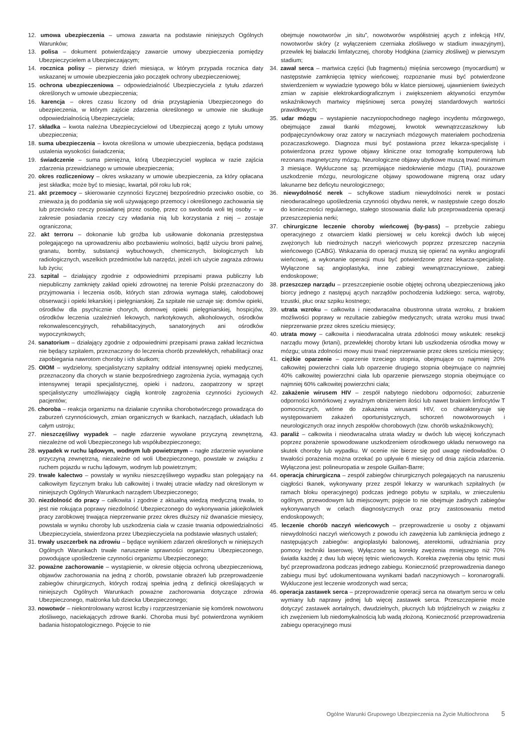12. umowa ubezpieczenia – umowa zawarta na podstawie niniejszych Ogólnych Warunków;
13. polisa – dokument potwierdzający zawarcie umowy ubezpieczenia pomiędzy Ubezpieczycielem a Ubezpieczającym;
14. rocznica polisy – pierwszy dzień miesiąca, w którym przypada rocznica daty wskazanej w umowie ubezpieczenia jako początek ochrony ubezpieczeniowej;
15. ochrona ubezpieczeniowa – odpowiedzialność Ubezpieczyciela z tytułu zdarzeń określonych w umowie ubezpieczenia;
16. karencja – okres czasu liczony od dnia przystąpienia Ubezpieczonego do ubezpieczenia, w którym zajście zdarzenia określonego w umowie nie skutkuje odpowiedzialnością Ubezpieczyciela;
17. składka – kwota należna Ubezpieczycielowi od Ubezpieczaj ącego z tytułu umowy ubezpieczenia;
18. suma ubezpieczenia – kwota określona w umowie ubezpieczenia, będąca podstawą ustalenia wysokości świadczenia;
19. świadczenie – suma pieniężna, którą Ubezpieczyciel wypłaca w razie zajścia zdarzenia przewidzianego w umowie ubezpieczenia;
20. okres rozliczeniowy – okres wskazany w umowie ubezpieczenia, za który opłacana jest składka; może być to miesiąc, kwartał, pół roku lub rok;
21. akt przemocy – skierowanie czynności fizycznej bezpośrednio przeciwko osobie, co znieważa ją do poddania się woli używającego przemocy i określonego zachowania się lub przeciwko rzeczy posiadanej przez osobę, przez co swoboda woli tej osoby – w zakresie posiadania rzeczy czy władania nią lub korzystania z niej – zostaje ograniczona;
22. akt terroru – dokonanie lub groźba lub usiłowanie dokonania przestępstwa polegającego na uprowadzeniu albo pozbawieniu wolności, bądź użyciu broni palnej, granatu, bomby, substancji wybuchowych, chemicznych, biologicznych lub radiologicznych, wszelkich przedmiotów lub narzędzi, jeżeli ich użycie zagraża zdrowiu lub życiu;
23. szpital – działający zgodnie z odpowiednimi przepisami prawa publiczny lub niepubliczny zamknięty zakład opieki zdrowotnej na terenie Polski przeznaczony do przyjmowania i leczenia osób, których stan zdrowia wymaga stałej, całodobowej obserwacji i opieki lekarskiej i pielęgniarskiej. Za szpitale nie uznaje się: domów opieki, ośrodków dla psychicznie chorych, domowej opieki pielęgniarskiej, hospicjów, ośrodków leczenia uzależnień lekowych, narkotykowych, alkoholowych, ośrodków rekonwalescencyjnych, rehabilitacyjnych, sanatoryjnych ani ośrodków wypoczynkowych;
24. sanatorium – działający zgodnie z odpowiednimi przepisami prawa zakład lecznictwa nie będący szpitalem, przeznaczony do leczenia chorób przewlekłych, rehabilitacji oraz zapobiegania nawrotom choroby i ich skutkom;
25. OIOM – wydzielony, specjalistyczny szpitalny oddział intensywnej opieki medycznej, przeznaczony dla chorych w stanie bezpośredniego zagrożenia życia, wymagają cych intensywnej terapii specjalistycznej, opieki i nadzoru, zaopatrzony w sprzęt specjalistyczny umożliwiający ciągłą kontrolę zagrożenia czynności życiowych pacjentów;
26. choroba – reakcja organizmu na działanie czynnika chorobotwórczego prowadząca do zaburzeń czynnościowych, zmian organicznych w tkankach, narządach, układach lub całym ustroju;
27. nieszczęśliwy wypadek – nagłe zdarzenie wywołane przyczyną zewnętrzną, niezależne od woli Ubezpieczonego lub współubezpieczonego;
28. wypadek w ruchu lądowym, wodnym lub powietrznym – nagłe zdarzenie wywołane przyczyną zewnętrzną, niezależne od woli Ubezpieczonego, powstałe w związku z ruchem pojazdu w ruchu lądowym, wodnym lub powietrznym;
29. trwałe kalectwo – powstały w wyniku nieszczęśliwego wypadku stan polegający na całkowitym fizycznym braku lub całkowitej i trwałej utracie władzy nad określonym w niniejszych Ogólnych Warunkach narządem Ubezpieczonego;
30. niezdolność do pracy – całkowita i zgodnie z aktualną wiedzą medyczną trwała, to jest nie rokująca poprawy niezdolność Ubezpieczonego do wykonywania jakiejkolwiek pracy zarobkowej trwająca nieprzerwanie przez okres dłuższy niż dwanaście miesięcy, powstała w wyniku choroby lub uszkodzenia ciała w czasie trwania odpowiedzialności Ubezpieczyciela, stwierdzona przez Ubezpieczyciela na podstawie własnych ustaleń;
31. trwały uszczerbek na zdrowiu – będące wynikiem zdarzeń określonych w niniejszych Ogólnych Warunkach trwałe naruszenie sprawności organizmu Ubezpieczonego, powodujące upośledzenie czynności organizmu Ubezpieczonego;
32. poważne zachorowanie – wystąpienie, w okresie objęcia ochroną ubezpieczeniową, objawów zachorowania na jedną z chorób, powstanie obrażeń lub przeprowadzenie zabiegów chirurgicznych, których rodzaj spełnia jedną z definicji określających w niniejszych Ogólnych Warunkach poważne zachorowania dotyczące zdrowia Ubezpieczonego, małżonka lub dziecka Ubezpieczonego;
33. nowotwór – niekontrolowany wzrost liczby i rozprzestrzenianie się komórek nowotworu złośliwego, naciekających zdrowe tkanki. Choroba musi być potwierdzona wynikiem badania histopatologicznego. Pojęcie to nie
obejmuje nowotworów „in situ”, nowotworów współistniej ących z infekcją HIV, nowotworów skóry (z wyłączeniem czerniaka złośliwego w stadium inwazyjnym), przewlek łej białaczki limfatycznej, choroby Hodgkina (ziarnicy złośliwej) w pierwszym stadium;
34. zawał serca – martwica części (lub fragmentu) mięśnia sercowego (myocardium) w następstwie zamknięcia tętnicy wieńcowej; rozpoznanie musi być potwierdzone stwierdzeniem w wywiadzie typowego bólu w klatce piersiowej, ujawnieniem świeżych zmian w zapisie elektrokardiograficznym i zwiększeniem aktywności enzymów wskaźnikowych martwicy mięśniowej serca powyżej standardowych wartości prawidłowych;
35. udar mózgu – wystąpienie naczyniopochodnego nagłego incydentu mózgowego, obejmujące zawał tkanki mózgowej, krwotok wewnątrzczaszkowy lub podpajęczynówkowy oraz zatory w naczyniach mózgowych materiałem pochodzenia pozaczaszkowego. Diagnoza musi być postawiona przez lekarza-specjalistę i potwierdzona przez typowe objawy kliniczne oraz tomografię komputerową lub rezonans magnetyczny mózgu. Neurologiczne objawy ubytkowe muszą trwać minimum 3 miesiące. Wykluczone są: przemijające niedokrwienie mózgu (TIA), pourazowe uszkodzenie mózgu, neurologiczne objawy spowodowane migreną oraz udary lakunarne bez deficytu neurologicznego;
36. niewydolność nerek – schyłkowe stadium niewydolności nerek w postaci nieodwracalnego upośledzenia czynności obydwu nerek, w następstwie czego doszło do konieczności regularnego, stałego stosowania dializ lub przeprowadzenia operacji przeszczepienia nerki;
37. chirurgiczne leczenie choroby wieńcowej (by-pass) – przebycie zabiegu operacyjnego z otwarciem klatki piersiowej w celu korekcji dwóch lub więcej zwężonych lub niedrożnych naczyń wieńcowych poprzez przeszczep naczynia wieńcowego (CABG). Wskazania do operacji muszą się opierać na wyniku angiografii wieńcowej, a wykonanie operacji musi być potwierdzone przez lekarza-specjalistę. Wyłączone są: angioplastyka, inne zabiegi wewnątrznaczyniowe, zabiegi endoskopowe;
38. przeszczep narządu – przeszczepienie osobie objętej ochroną ubezpieczeniową jako biorcy jednego z następuj ących narządów pochodzenia ludzkiego: serca, wątroby, trzustki, płuc oraz szpiku kostnego;
39. utrata wzroku – całkowita i nieodwracalna obustronna utrata wzroku, z brakiem możliwości poprawy w rezultacie zabiegów medycznych; utrata wzroku musi trwać nieprzerwanie przez okres sześciu miesięcy;
40. utrata mowy – całkowita i nieodwracalna utrata zdolności mowy wskutek: resekcji narządu mowy (krtani), przewlekłej choroby krtani lub uszkodzenia ośrodka mowy w mózgu; utrata zdolności mowy musi trwać nieprzerwanie przez okres sześciu miesięcy;
41. ciężkie oparzenie – oparzenie trzeciego stopnia, obejmujące co najmniej 20% całkowitej powierzchni ciała lub oparzenie drugiego stopnia obejmujące co najmniej 40% całkowitej powierzchni ciała lub oparzenie pierwszego stopnia obejmujące co najmniej 60% całkowitej powierzchni ciała;
42. zakażenie wirusem HIV – zespół nabytego niedoboru odporności; zaburzenie odporności komórkowej z wyraźnym obniżeniem ilości lub nawet brakiem limfocytów T pomocniczych, wtórne do zakażenia wirusami HIV, co charakteryzuje się występowaniem zakażeń oportunistycznych, schorzeń nowotworowych i neurologicznych oraz innych zespołów chorobowych (tzw. chorób wskaźnikowych);
43. paraliż – całkowita i nieodwracalna utrata władzy w dwóch lub więcej kończynach poprzez porażenie spowodowane uszkodzeniem ośrodkowego układu nerwowego na skutek choroby lub wypadku. W ocenie nie bierze się pod uwagę niedowładów. O trwałości porażenia można orzekać po upływie 6 miesięcy od dnia zajścia zdarzenia. Wyłączona jest: polineuropatia w zespole Guillan-Barre;
44. operacja chirurgiczna – zespół zabiegów chirurgicznych polegających na naruszeniu ciągłości tkanek, wykonywany przez zespół lekarzy w warunkach szpitalnych (w ramach bloku operacyjnego) podczas jednego pobytu w szpitalu, w znieczuleniu ogólnym, przewodowym lub miejscowym; pojęcie to nie obejmuje żadnych zabiegów wykonywanych w celach diagnostycznych oraz przy zastosowaniu metod endoskopowych;
45. leczenie chorób naczyń wieńcowych – przeprowadzenie u osoby z objawami niewydolności naczyń wieńcowych z powodu ich zawężenia lub zamknięcia jednego z następujących zabiegów: angioplastyki balonowej, aterektomii, udrażniania przy pomocy techniki laserowej. Wyłączone są korekty zwężenia mniejszego niż 70% światła każdej z dwu lub więcej tętnic wieńcowych. Korekta zwężenia obu tętnic musi być przeprowadzona podczas jednego zabiegu. Konieczność przeprowadzenia danego zabiegu musi być udokumentowana wynikami badań naczyniowych – koronarografii. Wykluczone jest leczenie wrodzonych wad serca;
46. operacja zastawek serca – przeprowadzenie operacji serca na otwartym sercu w celu wymiany lub naprawy jednej lub więcej zastawek serca. Przeszczepienie może dotyczyć zastawek aortalnych, dwudzielnych, płucnych lub trójdzielnych w związku z ich zwężeniem lub niedomykalnością lub wadą złożoną. Konieczność przeprowadzenia zabiegu operacyjnego musi
Ogólne Warunki Grupowego Ubezpieczenia na Życie Multiochrona 5